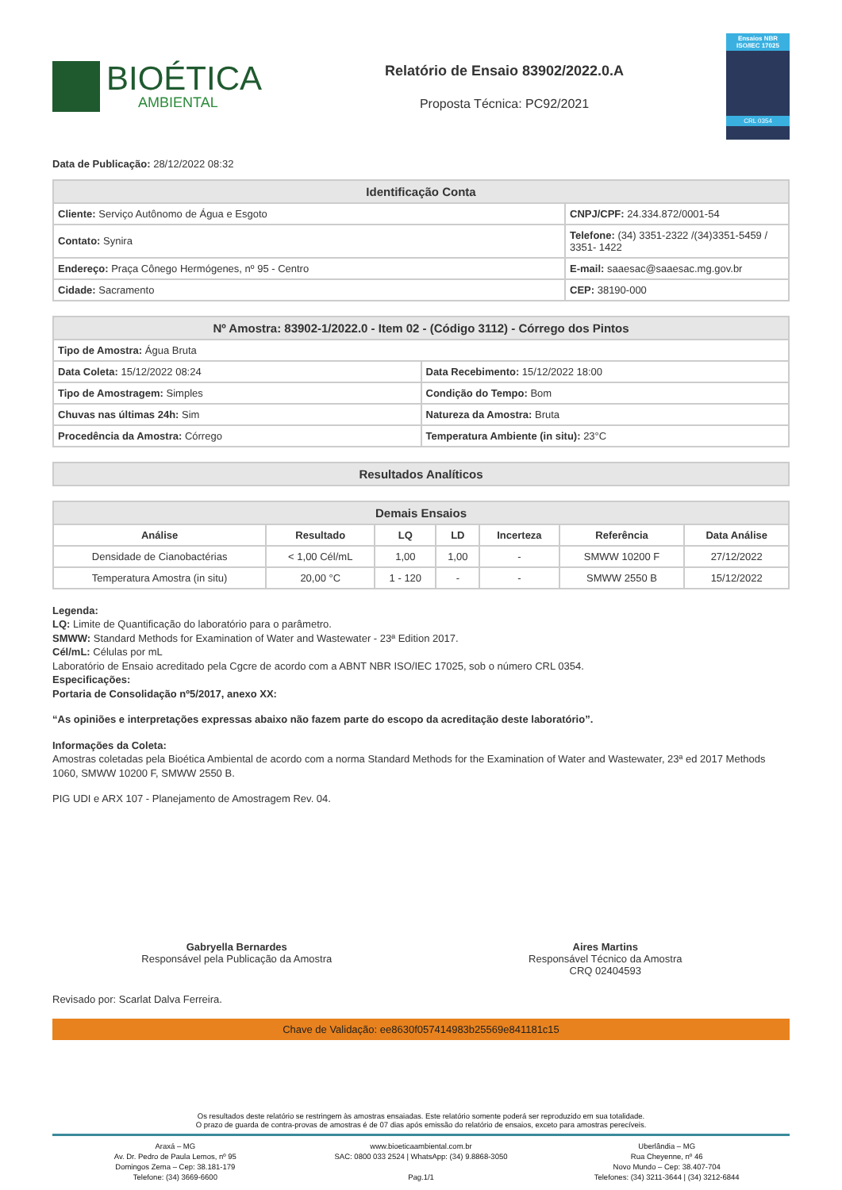BIOÉTICA
AMBIENTAL
Relatório de Ensaio 83902/2022.0.A
Proposta Técnica: PC92/2021
Ensaios NBR ISO/IEC 17025
CRL 0354
Data de Publicação: 28/12/2022 08:32
| Identificação Conta | |
| --- | --- |
| Cliente: Serviço Autônomo de Água e Esgoto | CNPJ/CPF: 24.334.872/0001-54 |
| Contato: Synira | Telefone: (34) 3351-2322 /(34)3351-5459 / 3351- 1422 |
| Endereço: Praça Cônego Hermógenes, nº 95 - Centro | E-mail: saaesac@saaesac.mg.gov.br |
| Cidade: Sacramento | CEP: 38190-000 |
| Nº Amostra: 83902-1/2022.0 - Item 02 - (Código 3112) - Córrego dos Pintos | |
| --- | --- |
| Tipo de Amostra: Água Bruta | |
| Data Coleta: 15/12/2022 08:24 | Data Recebimento: 15/12/2022 18:00 |
| Tipo de Amostragem: Simples | Condição do Tempo: Bom |
| Chuvas nas últimas 24h: Sim | Natureza da Amostra: Bruta |
| Procedência da Amostra: Córrego | Temperatura Ambiente (in situ): 23°C |
| Resultados Analíticos |
| --- |
| Demais Ensaios | | | | | | |
| --- | --- | --- | --- | --- | --- | --- |
| Análise | Resultado | LQ | LD | Incerteza | Referência | Data Análise |
| Densidade de Cianobactérias | < 1,00 Cél/mL | 1,00 | 1,00 | - | SMWW 10200 F | 27/12/2022 |
| Temperatura Amostra (in situ) | 20,00 °C | 1 - 120 | - | - | SMWW 2550 B | 15/12/2022 |
Legenda:
LQ: Limite de Quantificação do laboratório para o parâmetro.
SMWW: Standard Methods for Examination of Water and Wastewater - 23ª Edition 2017.
Cél/mL: Células por mL
Laboratório de Ensaio acreditado pela Cgcre de acordo com a ABNT NBR ISO/IEC 17025, sob o número CRL 0354.
Especificações:
Portaria de Consolidação nº5/2017, anexo XX:
“As opiniões e interpretações expressas abaixo não fazem parte do escopo da acreditação deste laboratório”.
Informações da Coleta:
Amostras coletadas pela Bioética Ambiental de acordo com a norma Standard Methods for the Examination of Water and Wastewater, 23ª ed 2017 Methods 1060, SMWW 10200 F, SMWW 2550 B.
PIG UDI e ARX 107 - Planejamento de Amostragem Rev. 04.
Gabryella Bernardes
Responsável pela Publicação da Amostra
Aires Martins
Responsável Técnico da Amostra
CRQ 02404593
Revisado por: Scarlat Dalva Ferreira.
Chave de Validação: ee8630f057414983b25569e841181c15
Os resultados deste relatório se restringem às amostras ensaiadas. Este relatório somente poderá ser reproduzido em sua totalidade.
O prazo de guarda de contra-provas de amostras é de 07 dias após emissão do relatório de ensaios, exceto para amostras perecíveis.
Araxá – MG
Av. Dr. Pedro de Paula Lemos, nº 95
Domingos Zema – Cep: 38.181-179
Telefone: (34) 3669-6600
www.bioeticaambiental.com.br
SAC: 0800 033 2524 | WhatsApp: (34) 9.8868-3050
Pag.1/1
Uberlândia – MG
Rua Cheyenne, nº 46
Novo Mundo – Cep: 38.407-704
Telefones: (34) 3211-3644 | (34) 3212-6844